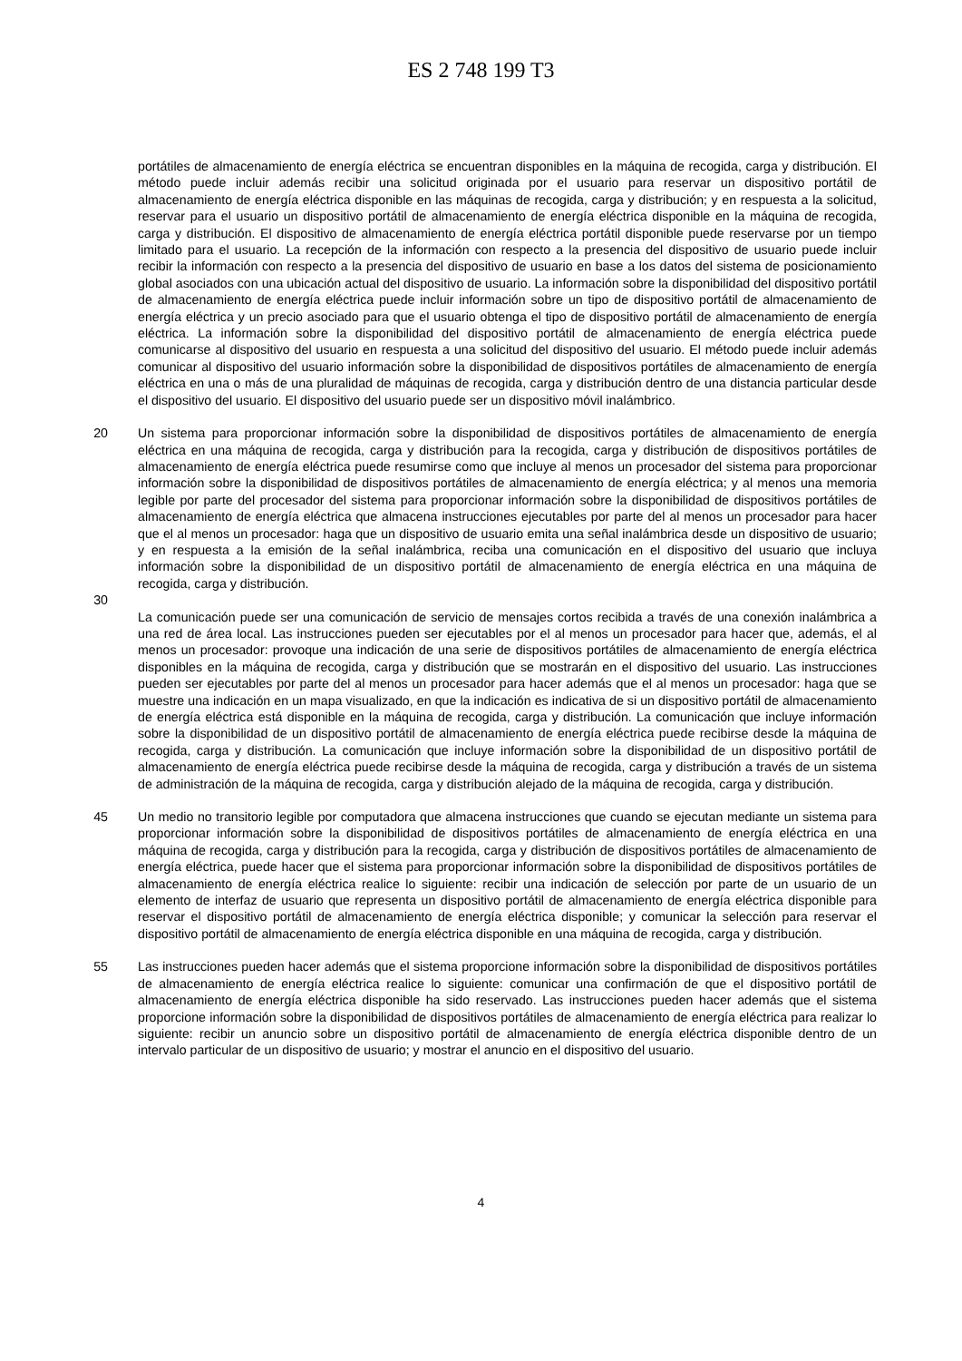ES 2 748 199 T3
portátiles de almacenamiento de energía eléctrica se encuentran disponibles en la máquina de recogida, carga y distribución. El método puede incluir además recibir una solicitud originada por el usuario para reservar un dispositivo portátil de almacenamiento de energía eléctrica disponible en las máquinas de recogida, carga y distribución; y en respuesta a la solicitud, reservar para el usuario un dispositivo portátil de almacenamiento de energía eléctrica disponible en la máquina de recogida, carga y distribución. 5 El dispositivo de almacenamiento de energía eléctrica portátil disponible puede reservarse por un tiempo limitado para el usuario. La recepción de la información con respecto a la presencia del dispositivo de usuario puede incluir recibir la información con respecto a la presencia del dispositivo de usuario en base a los datos del sistema de posicionamiento global asociados con una ubicación actual del dispositivo de usuario. La información sobre la disponibilidad del dispositivo portátil de almacenamiento de energía eléctrica puede incluir información sobre un tipo de dispositivo portátil de almacenamiento de energía eléctrica y un precio asociado para que el usuario obtenga el tipo de dispositivo portátil de almacenamiento de energía eléctrica. La información sobre la disponibilidad del dispositivo portátil de almacenamiento de energía eléctrica puede comunicarse al dispositivo del usuario en respuesta a una solicitud del dispositivo del usuario. El método puede incluir además comunicar al dispositivo del usuario información sobre la disponibilidad de dispositivos portátiles de almacenamiento de energía eléctrica en una o más de una pluralidad de máquinas de recogida, carga y distribución dentro de una distancia particular desde el dispositivo del usuario. El dispositivo del usuario puede ser un dispositivo móvil inalámbrico.
20 Un sistema para proporcionar información sobre la disponibilidad de dispositivos portátiles de almacenamiento de energía eléctrica en una máquina de recogida, carga y distribución para la recogida, carga y distribución de dispositivos portátiles de almacenamiento de energía eléctrica puede resumirse como que incluye al menos un procesador del sistema para proporcionar información sobre la disponibilidad de dispositivos portátiles de almacenamiento de energía eléctrica; y al menos una memoria legible por parte del procesador del sistema para proporcionar información sobre la disponibilidad de dispositivos portátiles de almacenamiento de energía eléctrica que almacena instrucciones ejecutables por parte del al menos un procesador para hacer que el al menos un procesador: haga que un dispositivo de usuario emita una señal inalámbrica desde un dispositivo de usuario; y en respuesta a la emisión de la señal inalámbrica, reciba una comunicación en el dispositivo del usuario que incluya información sobre la disponibilidad de un dispositivo portátil de almacenamiento de energía eléctrica en una máquina de recogida, carga y distribución.
30
La comunicación puede ser una comunicación de servicio de mensajes cortos recibida a través de una conexión inalámbrica a una red de área local. Las instrucciones pueden ser ejecutables por el al menos un procesador para hacer que, además, el al menos un procesador: provoque una indicación de una serie de dispositivos portátiles de almacenamiento de energía eléctrica disponibles en la máquina de recogida, carga y distribución que se mostrarán en el dispositivo del usuario. Las instrucciones pueden ser ejecutables por parte del al menos un procesador para hacer además que el al menos un procesador: haga que se muestre una indicación en un mapa visualizado, en que la indicación es indicativa de si un dispositivo portátil de almacenamiento de energía eléctrica está disponible en la máquina de recogida, carga y distribución. La comunicación que incluye información sobre la disponibilidad de un dispositivo portátil de almacenamiento de energía eléctrica puede recibirse desde la máquina de recogida, carga y distribución. La comunicación que incluye información sobre la disponibilidad de un dispositivo portátil de almacenamiento de energía eléctrica puede recibirse desde la máquina de recogida, carga y distribución a través de un sistema de administración de la máquina de recogida, carga y distribución alejado de la máquina de recogida, carga y distribución.
45 Un medio no transitorio legible por computadora que almacena instrucciones que cuando se ejecutan mediante un sistema para proporcionar información sobre la disponibilidad de dispositivos portátiles de almacenamiento de energía eléctrica en una máquina de recogida, carga y distribución para la recogida, carga y distribución de dispositivos portátiles de almacenamiento de energía eléctrica, puede hacer que el sistema para proporcionar información sobre la disponibilidad de dispositivos portátiles de almacenamiento de energía eléctrica realice lo siguiente: recibir una indicación de selección por parte de un usuario de un elemento de interfaz de usuario que representa un dispositivo portátil de almacenamiento de energía eléctrica disponible para reservar el dispositivo portátil de almacenamiento de energía eléctrica disponible; y comunicar la selección para reservar el dispositivo portátil de almacenamiento de energía eléctrica disponible en una máquina de recogida, carga y distribución.
55 Las instrucciones pueden hacer además que el sistema proporcione información sobre la disponibilidad de dispositivos portátiles de almacenamiento de energía eléctrica realice lo siguiente: comunicar una confirmación de que el dispositivo portátil de almacenamiento de energía eléctrica disponible ha sido reservado. Las instrucciones pueden hacer además que el sistema proporcione información sobre la disponibilidad de dispositivos portátiles de almacenamiento de energía eléctrica para realizar lo siguiente: recibir un anuncio sobre un dispositivo portátil de almacenamiento de energía eléctrica disponible dentro de un intervalo particular de un dispositivo de usuario; y mostrar el anuncio en el dispositivo del usuario.
4